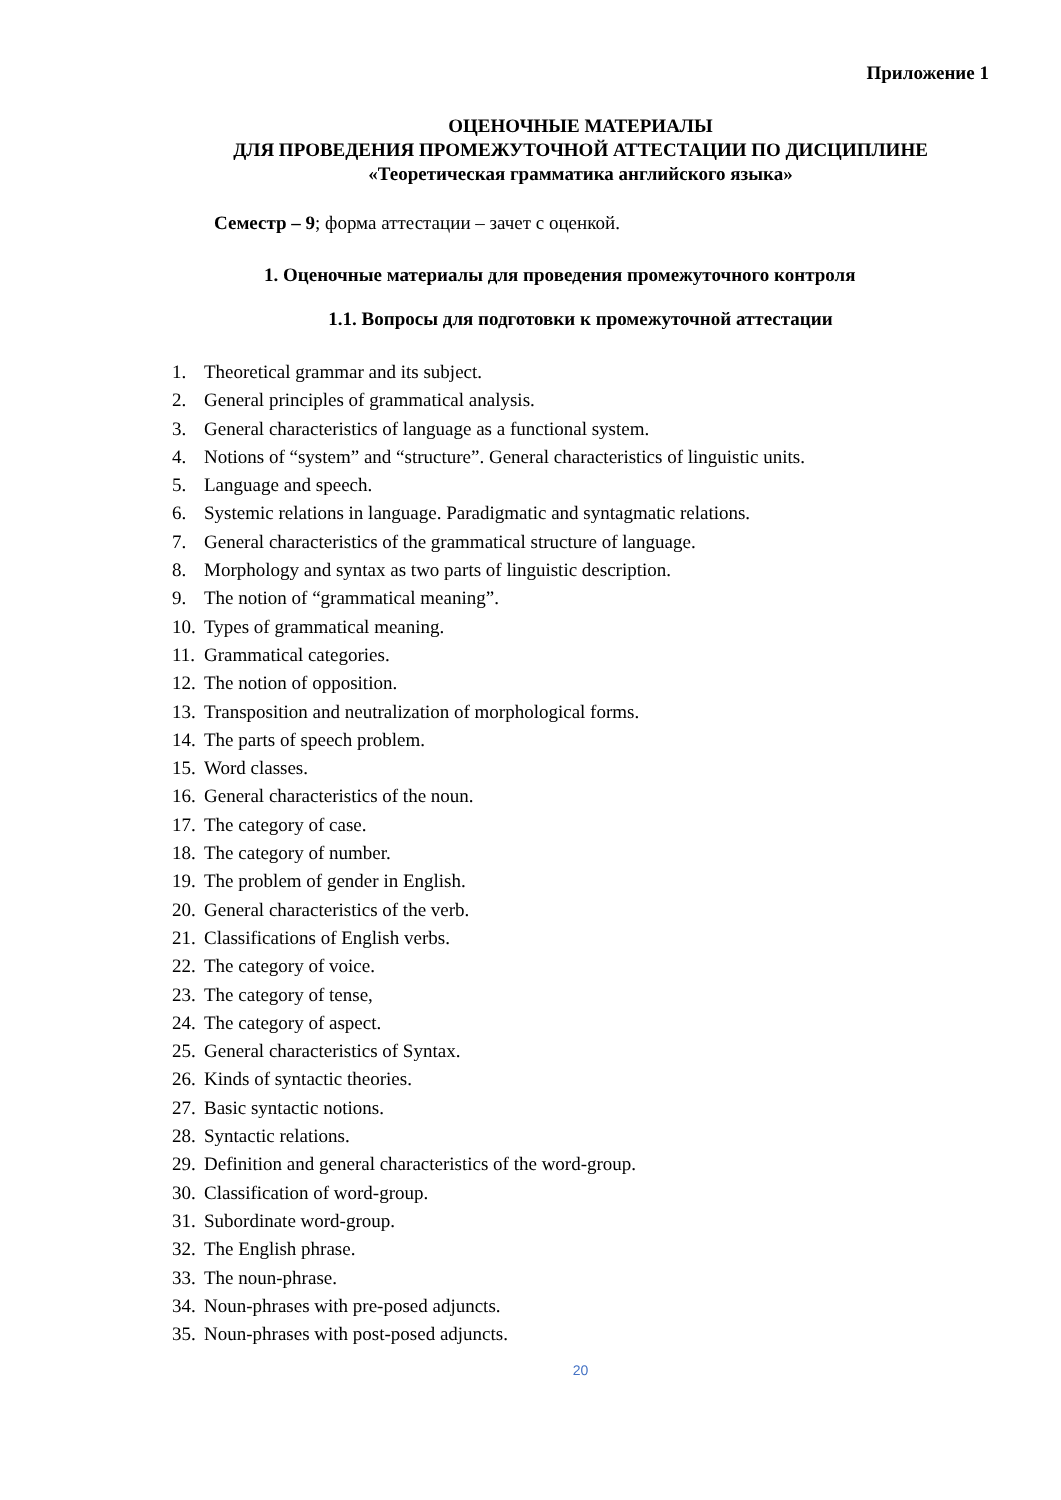Приложение 1
ОЦЕНОЧНЫЕ МАТЕРИАЛЫ
ДЛЯ ПРОВЕДЕНИЯ ПРОМЕЖУТОЧНОЙ АТТЕСТАЦИИ ПО ДИСЦИПЛИНЕ
«Теоретическая грамматика английского языка»
Семестр – 9; форма аттестации – зачет с оценкой.
1. Оценочные материалы для проведения промежуточного контроля
1.1. Вопросы для подготовки к промежуточной аттестации
1. Theoretical grammar and its subject.
2. General principles of grammatical analysis.
3. General characteristics of language as a functional system.
4. Notions of “system” and “structure”. General characteristics of linguistic units.
5. Language and speech.
6. Systemic relations in language. Paradigmatic and syntagmatic relations.
7. General characteristics of the grammatical structure of language.
8. Morphology and syntax as two parts of linguistic description.
9. The notion of “grammatical meaning”.
10. Types of grammatical meaning.
11. Grammatical categories.
12. The notion of opposition.
13. Transposition and neutralization of morphological forms.
14. The parts of speech problem.
15. Word classes.
16. General characteristics of the noun.
17. The category of case.
18. The category of number.
19. The problem of gender in English.
20. General characteristics of the verb.
21. Classifications of English verbs.
22. The category of voice.
23. The category of tense,
24. The category of aspect.
25. General characteristics of Syntax.
26. Kinds of syntactic theories.
27. Basic syntactic notions.
28. Syntactic relations.
29. Definition and general characteristics of the word-group.
30. Classification of word-group.
31. Subordinate word-group.
32. The English phrase.
33. The noun-phrase.
34. Noun-phrases with pre-posed adjuncts.
35. Noun-phrases with post-posed adjuncts.
20